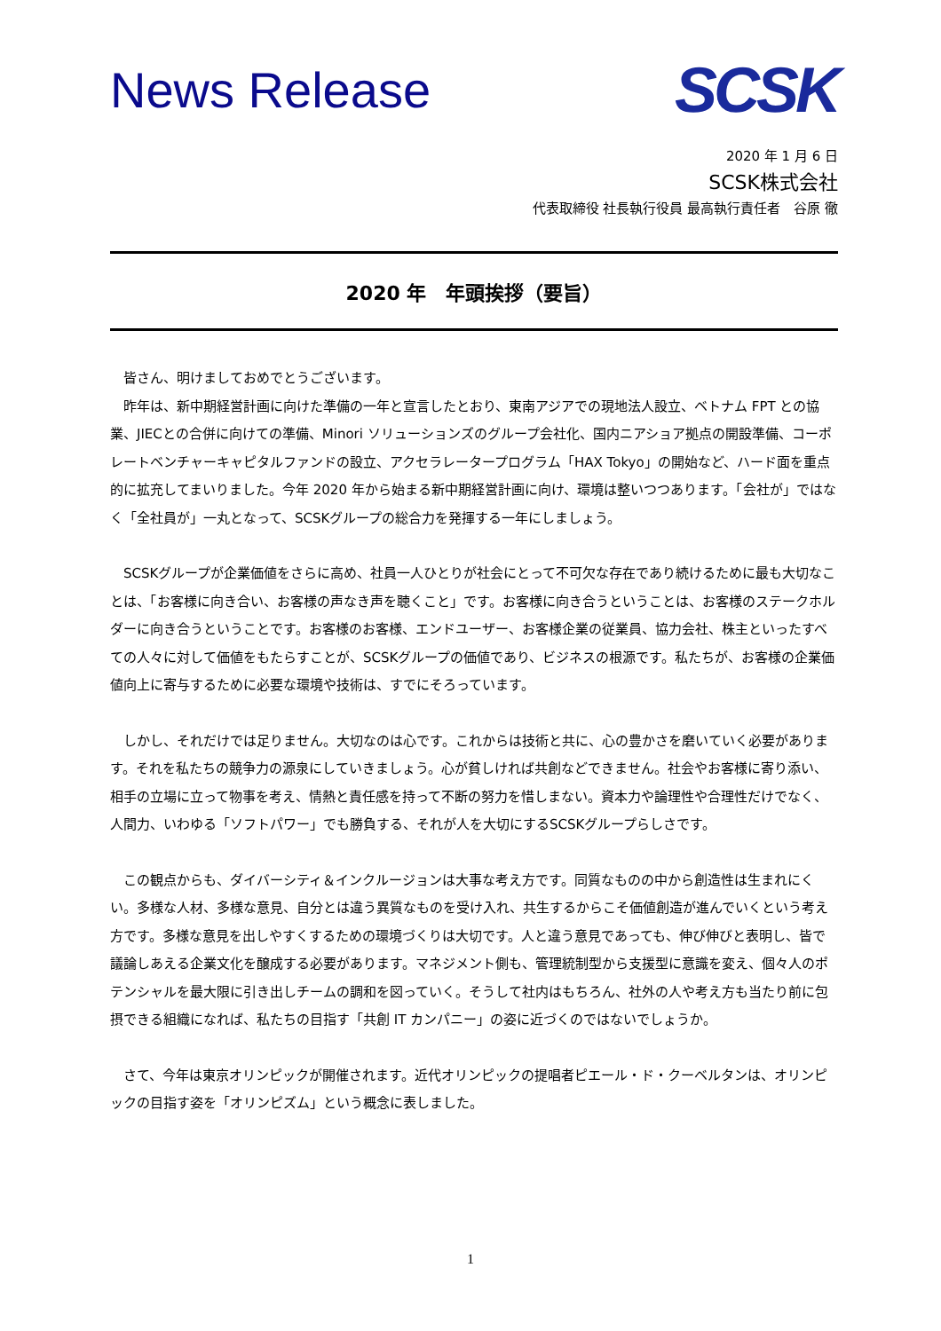News Release
SCSK
2020 年 1 月 6 日
SCSK株式会社
代表取締役 社長執行役員 最高執行責任者　谷原 徹
2020 年　年頭挨拶（要旨）
皆さん、明けましておめでとうございます。
昨年は、新中期経営計画に向けた準備の一年と宣言したとおり、東南アジアでの現地法人設立、ベトナム FPT との協業、JIECとの合併に向けての準備、Minori ソリューションズのグループ会社化、国内ニアショア拠点の開設準備、コーポレートベンチャーキャピタルファンドの設立、アクセラレータープログラム「HAX Tokyo」の開始など、ハード面を重点的に拡充してまいりました。今年 2020 年から始まる新中期経営計画に向け、環境は整いつつあります。「会社が」ではなく「全社員が」一丸となって、SCSKグループの総合力を発揮する一年にしましょう。
SCSKグループが企業価値をさらに高め、社員一人ひとりが社会にとって不可欠な存在であり続けるために最も大切なことは、「お客様に向き合い、お客様の声なき声を聴くこと」です。お客様に向き合うということは、お客様のステークホルダーに向き合うということです。お客様のお客様、エンドユーザー、お客様企業の従業員、協力会社、株主といったすべての人々に対して価値をもたらすことが、SCSKグループの価値であり、ビジネスの根源です。私たちが、お客様の企業価値向上に寄与するために必要な環境や技術は、すでにそろっています。
しかし、それだけでは足りません。大切なのは心です。これからは技術と共に、心の豊かさを磨いていく必要があります。それを私たちの競争力の源泉にしていきましょう。心が貧しければ共創などできません。社会やお客様に寄り添い、相手の立場に立って物事を考え、情熱と責任感を持って不断の努力を惜しまない。資本力や論理性や合理性だけでなく、人間力、いわゆる「ソフトパワー」でも勝負する、それが人を大切にするSCSKグループらしさです。
この観点からも、ダイバーシティ＆インクルージョンは大事な考え方です。同質なものの中から創造性は生まれにくい。多様な人材、多様な意見、自分とは違う異質なものを受け入れ、共生するからこそ価値創造が進んでいくという考え方です。多様な意見を出しやすくするための環境づくりは大切です。人と違う意見であっても、伸び伸びと表明し、皆で議論しあえる企業文化を醸成する必要があります。マネジメント側も、管理統制型から支援型に意識を変え、個々人のポテンシャルを最大限に引き出しチームの調和を図っていく。そうして社内はもちろん、社外の人や考え方も当たり前に包摂できる組織になれば、私たちの目指す「共創 IT カンパニー」の姿に近づくのではないでしょうか。
さて、今年は東京オリンピックが開催されます。近代オリンピックの提唱者ピエール・ド・クーベルタンは、オリンピックの目指す姿を「オリンピズム」という概念に表しました。
1